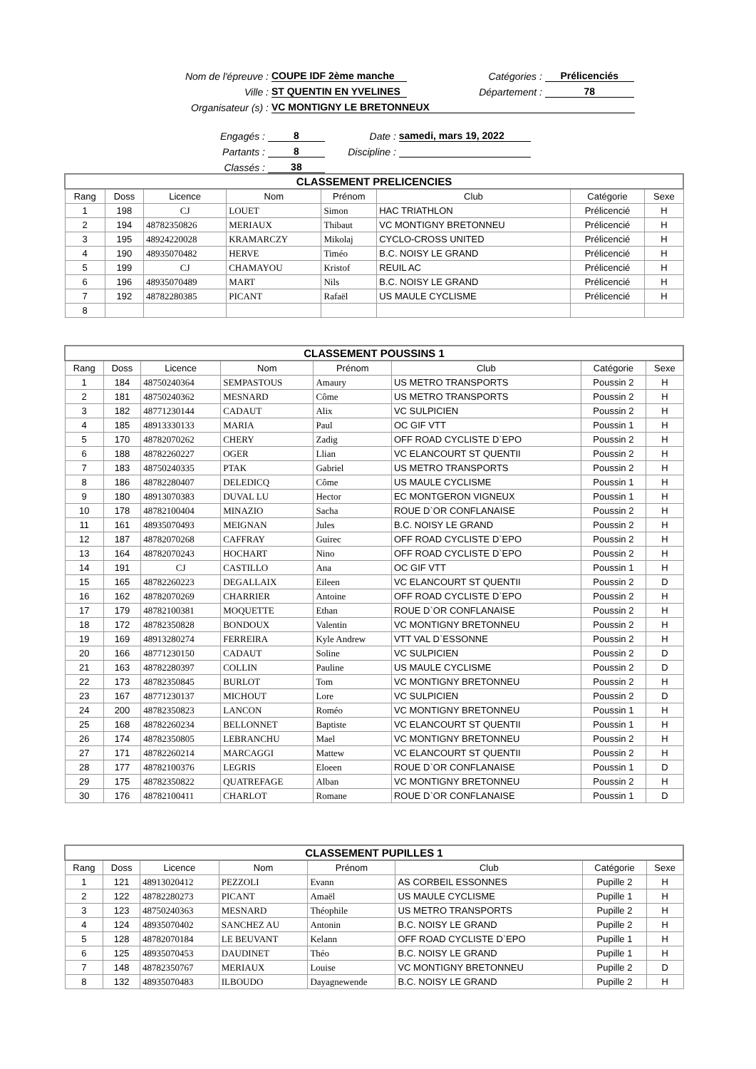Nom de l'épreuve : COUPE IDF 2ème manche Catégories : Prélicenciés
Ville : ST QUENTIN EN YVELINES Département : 78
Organisateur (s) : VC MONTIGNY LE BRETONNEUX
Engagés : 8 Date : samedi, mars 19, 2022
Partants : 8 Discipline :
Classés : 38
| CLASSEMENT PRELICENCIES | | | | | | | |
| --- | --- | --- | --- | --- | --- | --- | --- |
| Rang | Doss | Licence | Nom | Prénom | Club | Catégorie | Sexe |
| 1 | 198 | CJ | LOUET | Simon | HAC TRIATHLON | Prélicencié | H |
| 2 | 194 | 48782350826 | MERIAUX | Thibaut | VC MONTIGNY BRETONNEU | Prélicencié | H |
| 3 | 195 | 48924220028 | KRAMARCZY | Mikolaj | CYCLO-CROSS UNITED | Prélicencié | H |
| 4 | 190 | 48935070482 | HERVE | Timéo | B.C. NOISY LE GRAND | Prélicencié | H |
| 5 | 199 | CJ | CHAMAYOU | Kristof | REUIL AC | Prélicencié | H |
| 6 | 196 | 48935070489 | MART | Nils | B.C. NOISY LE GRAND | Prélicencié | H |
| 7 | 192 | 48782280385 | PICANT | Rafaël | US MAULE CYCLISME | Prélicencié | H |
| 8 | | | | | | | |
| CLASSEMENT POUSSINS 1 | | | | | | | |
| --- | --- | --- | --- | --- | --- | --- | --- |
| Rang | Doss | Licence | Nom | Prénom | Club | Catégorie | Sexe |
| 1 | 184 | 48750240364 | SEMPASTOUS | Amaury | US METRO TRANSPORTS | Poussin 2 | H |
| 2 | 181 | 48750240362 | MESNARD | Côme | US METRO TRANSPORTS | Poussin 2 | H |
| 3 | 182 | 48771230144 | CADAUT | Alix | VC SULPICIEN | Poussin 2 | H |
| 4 | 185 | 48913330133 | MARIA | Paul | OC GIF VTT | Poussin 1 | H |
| 5 | 170 | 48782070262 | CHERY | Zadig | OFF ROAD CYCLISTE D`EPO | Poussin 2 | H |
| 6 | 188 | 48782260227 | OGER | Llian | VC ELANCOURT ST QUENTII | Poussin 2 | H |
| 7 | 183 | 48750240335 | PTAK | Gabriel | US METRO TRANSPORTS | Poussin 2 | H |
| 8 | 186 | 48782280407 | DELEDICQ | Côme | US MAULE CYCLISME | Poussin 1 | H |
| 9 | 180 | 48913070383 | DUVAL LU | Hector | EC MONTGERON VIGNEUX | Poussin 1 | H |
| 10 | 178 | 48782100404 | MINAZIO | Sacha | ROUE D`OR CONFLANAISE | Poussin 2 | H |
| 11 | 161 | 48935070493 | MEIGNAN | Jules | B.C. NOISY LE GRAND | Poussin 2 | H |
| 12 | 187 | 48782070268 | CAFFRAY | Guirec | OFF ROAD CYCLISTE D`EPO | Poussin 2 | H |
| 13 | 164 | 48782070243 | HOCHART | Nino | OFF ROAD CYCLISTE D`EPO | Poussin 2 | H |
| 14 | 191 | CJ | CASTILLO | Ana | OC GIF VTT | Poussin 1 | H |
| 15 | 165 | 48782260223 | DEGALLAIX | Eileen | VC ELANCOURT ST QUENTII | Poussin 2 | D |
| 16 | 162 | 48782070269 | CHARRIER | Antoine | OFF ROAD CYCLISTE D`EPO | Poussin 2 | H |
| 17 | 179 | 48782100381 | MOQUETTE | Ethan | ROUE D`OR CONFLANAISE | Poussin 2 | H |
| 18 | 172 | 48782350828 | BONDOUX | Valentin | VC MONTIGNY BRETONNEU | Poussin 2 | H |
| 19 | 169 | 48913280274 | FERREIRA | Kyle Andrew | VTT VAL D`ESSONNE | Poussin 2 | H |
| 20 | 166 | 48771230150 | CADAUT | Soline | VC SULPICIEN | Poussin 2 | D |
| 21 | 163 | 48782280397 | COLLIN | Pauline | US MAULE CYCLISME | Poussin 2 | D |
| 22 | 173 | 48782350845 | BURLOT | Tom | VC MONTIGNY BRETONNEU | Poussin 2 | H |
| 23 | 167 | 48771230137 | MICHOUT | Lore | VC SULPICIEN | Poussin 2 | D |
| 24 | 200 | 48782350823 | LANCON | Roméo | VC MONTIGNY BRETONNEU | Poussin 1 | H |
| 25 | 168 | 48782260234 | BELLONNET | Baptiste | VC ELANCOURT ST QUENTII | Poussin 1 | H |
| 26 | 174 | 48782350805 | LEBRANCHU | Mael | VC MONTIGNY BRETONNEU | Poussin 2 | H |
| 27 | 171 | 48782260214 | MARCAGGI | Mattew | VC ELANCOURT ST QUENTII | Poussin 2 | H |
| 28 | 177 | 48782100376 | LEGRIS | Eloeen | ROUE D`OR CONFLANAISE | Poussin 1 | D |
| 29 | 175 | 48782350822 | QUATREFAGE | Alban | VC MONTIGNY BRETONNEU | Poussin 2 | H |
| 30 | 176 | 48782100411 | CHARLOT | Romane | ROUE D`OR CONFLANAISE | Poussin 1 | D |
| CLASSEMENT PUPILLES 1 | | | | | | | |
| --- | --- | --- | --- | --- | --- | --- | --- |
| Rang | Doss | Licence | Nom | Prénom | Club | Catégorie | Sexe |
| 1 | 121 | 48913020412 | PEZZOLI | Evann | AS CORBEIL ESSONNES | Pupille 2 | H |
| 2 | 122 | 48782280273 | PICANT | Amaël | US MAULE CYCLISME | Pupille 1 | H |
| 3 | 123 | 48750240363 | MESNARD | Théophile | US METRO TRANSPORTS | Pupille 2 | H |
| 4 | 124 | 48935070402 | SANCHEZ AU | Antonin | B.C. NOISY LE GRAND | Pupille 2 | H |
| 5 | 128 | 48782070184 | LE BEUVANT | Kelann | OFF ROAD CYCLISTE D`EPO | Pupille 1 | H |
| 6 | 125 | 48935070453 | DAUDINET | Théo | B.C. NOISY LE GRAND | Pupille 1 | H |
| 7 | 148 | 48782350767 | MERIAUX | Louise | VC MONTIGNY BRETONNEU | Pupille 2 | D |
| 8 | 132 | 48935070483 | ILBOUDO | Dayagnewende | B.C. NOISY LE GRAND | Pupille 2 | H |